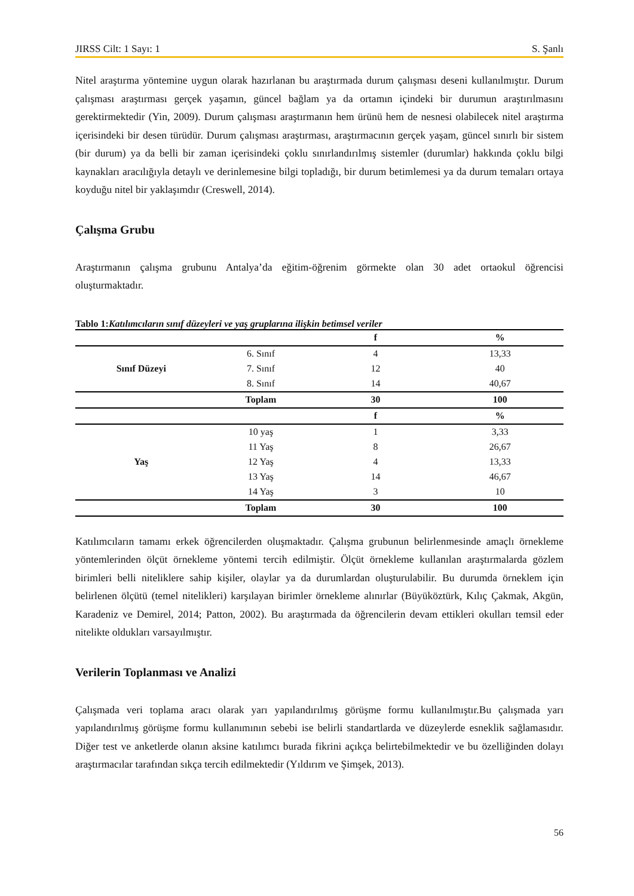JIRSS Cilt: 1 Sayı: 1 S. Şanlı
Nitel araştırma yöntemine uygun olarak hazırlanan bu araştırmada durum çalışması deseni kullanılmıştır. Durum çalışması araştırması gerçek yaşamın, güncel bağlam ya da ortamın içindeki bir durumun araştırılmasını gerektirmektedir (Yin, 2009). Durum çalışması araştırmanın hem ürünü hem de nesnesi olabilecek nitel araştırma içerisindeki bir desen türüdür. Durum çalışması araştırması, araştırmacının gerçek yaşam, güncel sınırlı bir sistem (bir durum) ya da belli bir zaman içerisindeki çoklu sınırlandırılmış sistemler (durumlar) hakkında çoklu bilgi kaynakları aracılığıyla detaylı ve derinlemesine bilgi topladığı, bir durum betimlemesi ya da durum temaları ortaya koyduğu nitel bir yaklaşımdır (Creswell, 2014).
Çalışma Grubu
Araştırmanın çalışma grubunu Antalya’da eğitim-öğrenim görmekte olan 30 adet ortaokul öğrencisi oluşturmaktadır.
Tablo 1:Katılımcıların sınıf düzeyleri ve yaş gruplarına ilişkin betimsel veriler
| | | f | % |
| --- | --- | --- | --- |
| Sınıf Düzeyi | 6. Sınıf | 4 | 13,33 |
| | 7. Sınıf | 12 | 40 |
| | 8. Sınıf | 14 | 40,67 |
| | Toplam | 30 | 100 |
| | | f | % |
| Yaş | 10 yaş | 1 | 3,33 |
| | 11 Yaş | 8 | 26,67 |
| | 12 Yaş | 4 | 13,33 |
| | 13 Yaş | 14 | 46,67 |
| | 14 Yaş | 3 | 10 |
| | Toplam | 30 | 100 |
Katılımcıların tamamı erkek öğrencilerden oluşmaktadır. Çalışma grubunun belirlenmesinde amaçlı örnekleme yöntemlerinden ölçüt örnekleme yöntemi tercih edilmiştir. Ölçüt örnekleme kullanılan araştırmalarda gözlem birimleri belli niteliklere sahip kişiler, olaylar ya da durumlardan oluşturulabilir. Bu durumda örneklem için belirlenen ölçütü (temel nitelikleri) karşılayan birimler örnekleme alınırlar (Büyüköztürk, Kılıç Çakmak, Akgün, Karadeniz ve Demirel, 2014; Patton, 2002). Bu araştırmada da öğrencilerin devam ettikleri okulları temsil eder nitelikte oldukları varsayılmıştır.
Verilerin Toplanması ve Analizi
Çalışmada veri toplama aracı olarak yarı yapılandırılmış görüşme formu kullanılmıştır.Bu çalışmada yarı yapılandırılmış görüşme formu kullanımının sebebi ise belirli standartlarda ve düzeylerde esneklik sağlamasıdır. Diğer test ve anketlerde olanın aksine katılımcı burada fikrini açıkça belirtebilmektedir ve bu özelliğinden dolayı araştırmacılar tarafından sıkça tercih edilmektedir (Yıldırım ve Şimşek, 2013).
56